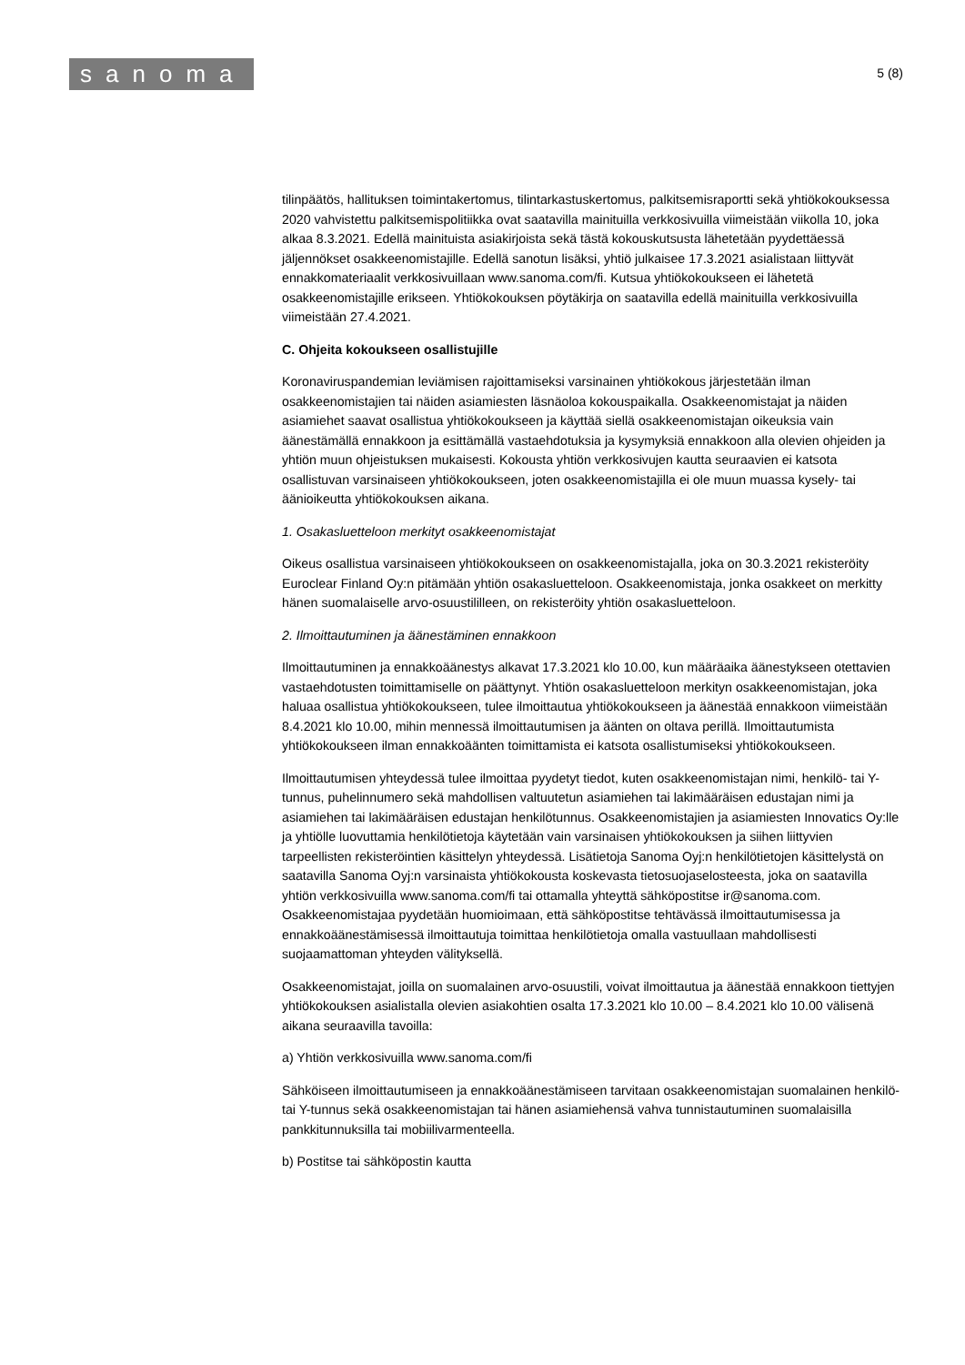sanoma
5 (8)
tilinpäätös, hallituksen toimintakertomus, tilintarkastuskertomus, palkitsemisraportti sekä yhtiökokouksessa 2020 vahvistettu palkitsemispolitiikka ovat saatavilla mainituilla verkkosivuilla viimeistään viikolla 10, joka alkaa 8.3.2021. Edellä mainituista asiakirjoista sekä tästä kokouskutsusta lähetetään pyydettäessä jäljennökset osakkeenomistajille. Edellä sanotun lisäksi, yhtiö julkaisee 17.3.2021 asialistaan liittyvät ennakkomateriaalit verkkosivuillaan www.sanoma.com/fi. Kutsua yhtiökokoukseen ei lähetetä osakkeenomistajille erikseen. Yhtiökokouksen pöytäkirja on saatavilla edellä mainituilla verkkosivuilla viimeistään 27.4.2021.
C. Ohjeita kokoukseen osallistujille
Koronaviruspandemian leviämisen rajoittamiseksi varsinainen yhtiökokous järjestetään ilman osakkeenomistajien tai näiden asiamiesten läsnäoloa kokouspaikalla. Osakkeenomistajat ja näiden asiamiehet saavat osallistua yhtiökokoukseen ja käyttää siellä osakkeenomistajan oikeuksia vain äänestämällä ennakkoon ja esittämällä vastaehdotuksia ja kysymyksiä ennakkoon alla olevien ohjeiden ja yhtiön muun ohjeistuksen mukaisesti. Kokousta yhtiön verkkosivujen kautta seuraavien ei katsota osallistuvan varsinaiseen yhtiökokoukseen, joten osakkeenomistajilla ei ole muun muassa kysely- tai äänioikeutta yhtiökokouksen aikana.
1. Osakasluetteloon merkityt osakkeenomistajat
Oikeus osallistua varsinaiseen yhtiökokoukseen on osakkeenomistajalla, joka on 30.3.2021 rekisteröity Euroclear Finland Oy:n pitämään yhtiön osakasluetteloon. Osakkeenomistaja, jonka osakkeet on merkitty hänen suomalaiselle arvo-osuustililleen, on rekisteröity yhtiön osakasluetteloon.
2. Ilmoittautuminen ja äänestäminen ennakkoon
Ilmoittautuminen ja ennakkoäänestys alkavat 17.3.2021 klo 10.00, kun määräaika äänestykseen otettavien vastaehdotusten toimittamiselle on päättynyt. Yhtiön osakasluetteloon merkityn osakkeenomistajan, joka haluaa osallistua yhtiökokoukseen, tulee ilmoittautua yhtiökokoukseen ja äänestää ennakkoon viimeistään 8.4.2021 klo 10.00, mihin mennessä ilmoittautumisen ja äänten on oltava perillä. Ilmoittautumista yhtiökokoukseen ilman ennakkoäänten toimittamista ei katsota osallistumiseksi yhtiökokoukseen.
Ilmoittautumisen yhteydessä tulee ilmoittaa pyydetyt tiedot, kuten osakkeenomistajan nimi, henkilö- tai Y-tunnus, puhelinnumero sekä mahdollisen valtuutetun asiamiehen tai lakimääräisen edustajan nimi ja asiamiehen tai lakimääräisen edustajan henkilötunnus. Osakkeenomistajien ja asiamiesten Innovatics Oy:lle ja yhtiölle luovuttamia henkilötietoja käytetään vain varsinaisen yhtiökokouksen ja siihen liittyvien tarpeellisten rekisteröintien käsittelyn yhteydessä. Lisätietoja Sanoma Oyj:n henkilötietojen käsittelystä on saatavilla Sanoma Oyj:n varsinaista yhtiökokousta koskevasta tietosuojaselosteesta, joka on saatavilla yhtiön verkkosivuilla www.sanoma.com/fi tai ottamalla yhteyttä sähköpostitse ir@sanoma.com. Osakkeenomistajaa pyydetään huomioimaan, että sähköpostitse tehtävässä ilmoittautumisessa ja ennakkoäänestämisessä ilmoittautuja toimittaa henkilötietoja omalla vastuullaan mahdollisesti suojaamattoman yhteyden välityksellä.
Osakkeenomistajat, joilla on suomalainen arvo-osuustili, voivat ilmoittautua ja äänestää ennakkoon tiettyjen yhtiökokouksen asialistalla olevien asiakohtien osalta 17.3.2021 klo 10.00 – 8.4.2021 klo 10.00 välisenä aikana seuraavilla tavoilla:
a) Yhtiön verkkosivuilla www.sanoma.com/fi
Sähköiseen ilmoittautumiseen ja ennakkoäänestämiseen tarvitaan osakkeenomistajan suomalainen henkilö- tai Y-tunnus sekä osakkeenomistajan tai hänen asiamiehensä vahva tunnistautuminen suomalaisilla pankkitunnuksilla tai mobiilivarmenteella.
b) Postitse tai sähköpostin kautta